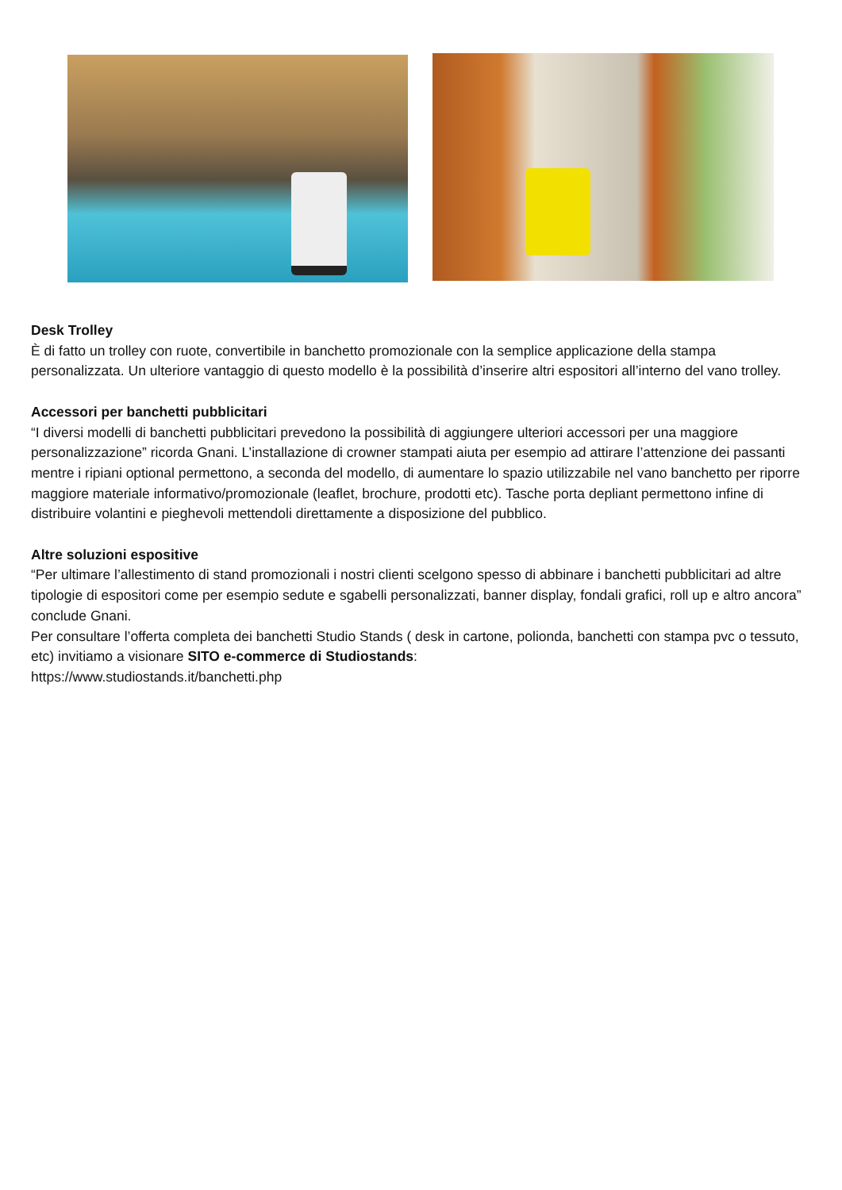Desk Trolley
È di fatto un trolley con ruote, convertibile in banchetto promozionale con la semplice applicazione della stampa personalizzata. Un ulteriore vantaggio di questo modello è la possibilità d’inserire altri espositori all’interno del vano trolley.
Accessori per banchetti pubblicitari
“I diversi modelli di banchetti pubblicitari prevedono la possibilità di aggiungere ulteriori accessori per una maggiore personalizzazione” ricorda Gnani. L’installazione di crowner stampati aiuta per esempio ad attirare l’attenzione dei passanti mentre i ripiani optional permettono, a seconda del modello, di aumentare lo spazio utilizzabile nel vano banchetto per riporre maggiore materiale informativo/promozionale (leaflet, brochure, prodotti etc). Tasche porta depliant permettono infine di distribuire volantini e pieghevoli mettendoli direttamente a disposizione del pubblico.
Altre soluzioni espositive
“Per ultimare l’allestimento di stand promozionali i nostri clienti scelgono spesso di abbinare i banchetti pubblicitari ad altre tipologie di espositori come per esempio sedute e sgabelli personalizzati, banner display, fondali grafici, roll up e altro ancora” conclude Gnani.
Per consultare l’offerta completa dei banchetti Studio Stands ( desk in cartone, polionda, banchetti con stampa pvc o tessuto, etc) invitiamo a visionare SITO e-commerce di Studiostands:
https://www.studiostands.it/banchetti.php